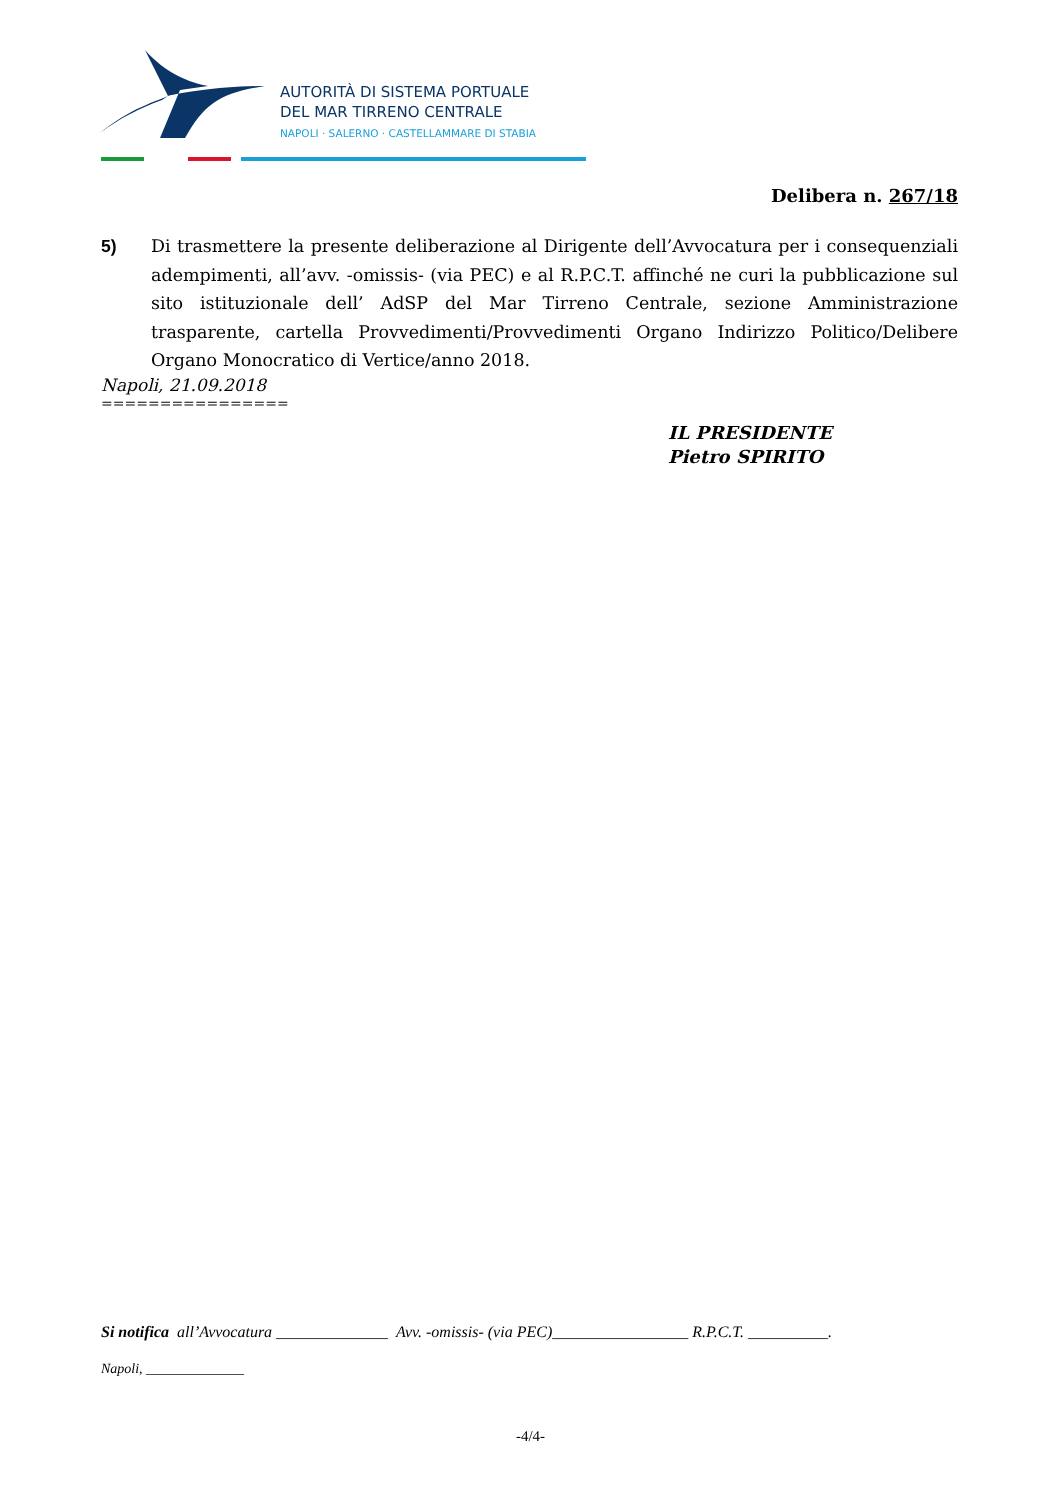AUTORITÀ DI SISTEMA PORTUALE
DEL MAR TIRRENO CENTRALE
NAPOLI · SALERNO · CASTELLAMMARE DI STABIA
Delibera n. 267/18
5) Di trasmettere la presente deliberazione al Dirigente dell’Avvocatura per i consequenziali adempimenti, all’avv. -omissis- (via PEC) e al R.P.C.T. affinché ne curi la pubblicazione sul sito istituzionale dell’ AdSP del Mar Tirreno Centrale, sezione Amministrazione trasparente, cartella Provvedimenti/Provvedimenti Organo Indirizzo Politico/Delibere Organo Monocratico di Vertice/anno 2018.
Napoli, 21.09.2018
================
IL PRESIDENTE
Pietro SPIRITO
Si notifica all’Avvocatura ______________ Avv. -omissis- (via PEC)_________________ R.P.C.T. __________.
Napoli, ______________
-4/4-